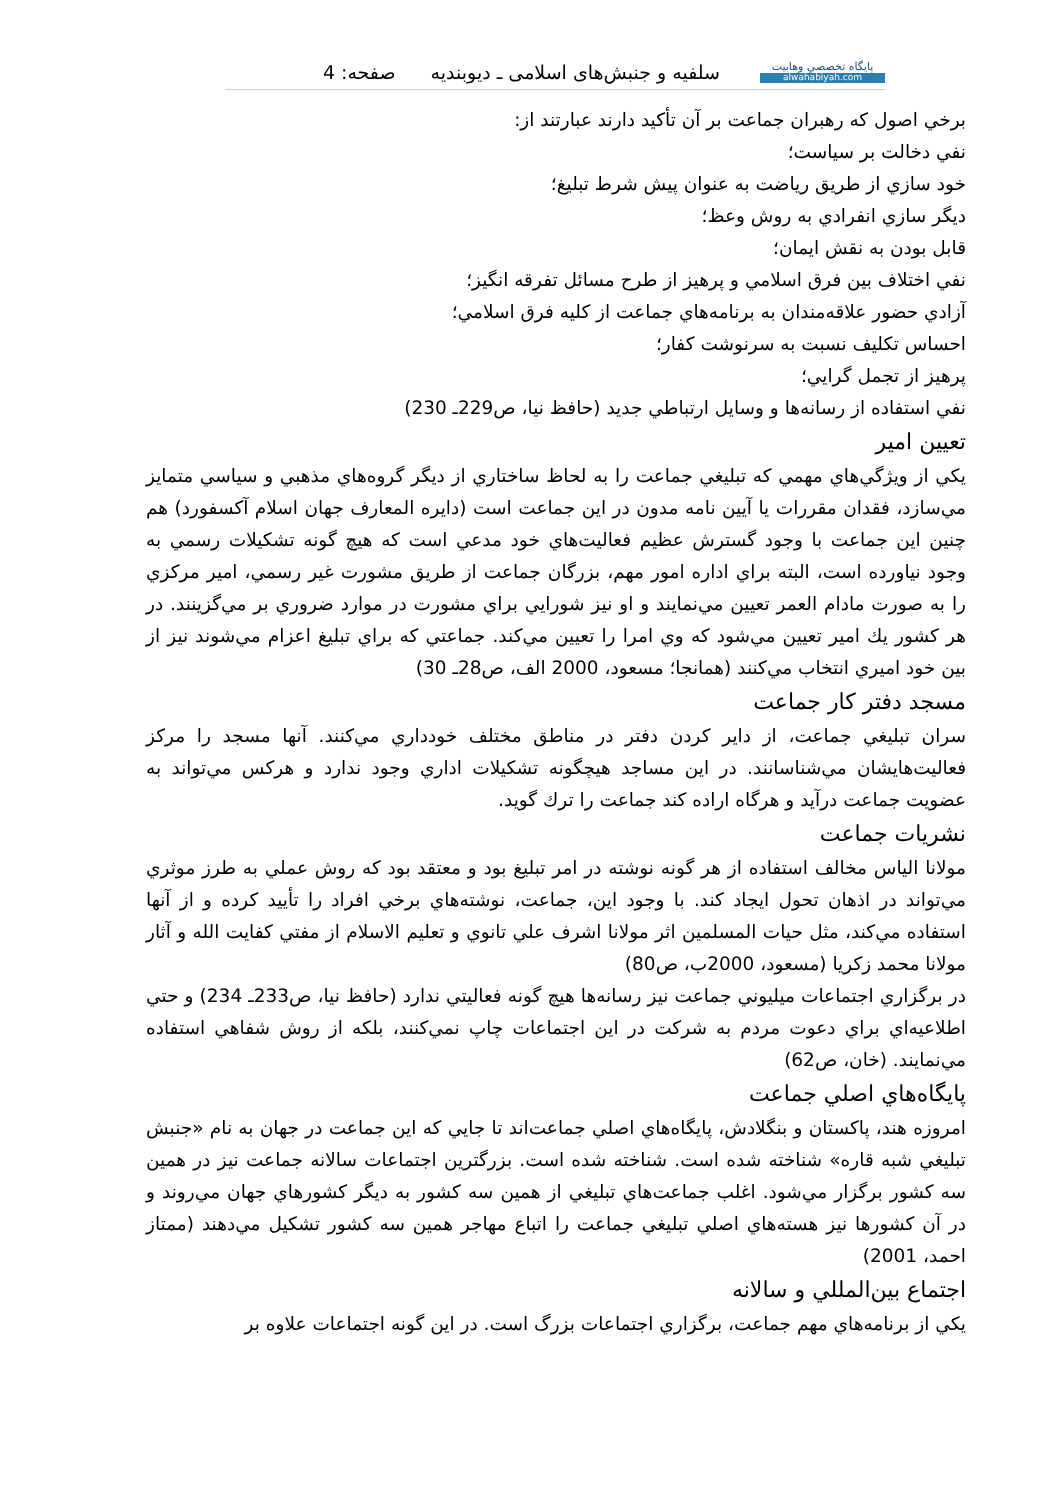پايگاه تخصصي وهابيت
alwahabiyah.com
سلفيه و جنبش‌هاى اسلامى ـ ديوبنديه
صفحه: 4
برخي اصول كه رهبران جماعت بر آن تأكيد دارند عبارتند از:
نفي دخالت بر سياست؛
خود سازي از طريق رياضت به عنوان پيش شرط تبليغ؛
ديگر سازي انفرادي به روش وعظ؛
قابل بودن به نقش ايمان؛
نفي اختلاف بين فرق اسلامي و پرهيز از طرح مسائل تفرقه انگيز؛
آزادي حضور علاقه‌مندان به برنامه‌هاي جماعت از كليه فرق اسلامي؛
احساس تكليف نسبت به سرنوشت كفار؛
پرهيز از تجمل گرايي؛
نفي استفاده از رسانه‌ها و وسايل ارتباطي جديد (حافظ نيا، ص229ـ 230)
تعيين امير
يكي از ويژگي‌هاي مهمي كه تبليغي جماعت را به لحاظ ساختاري از ديگر گروه‌هاي مذهبي و سياسي متمايز مي‌سازد، فقدان مقررات يا آيين نامه مدون در اين جماعت است (دايره المعارف جهان اسلام آكسفورد) هم چنين اين جماعت با وجود گسترش عظيم فعاليت‌هاي خود مدعي است كه هيچ گونه تشكيلات رسمي به وجود نياورده است، البته براي اداره امور مهم، بزرگان جماعت از طريق مشورت غير رسمي، امير مركزي را به صورت مادام العمر تعيين مي‌نمايند و او نيز شورايي براي مشورت در موارد ضروري بر مي‌گزينند. در هر كشور يك امير تعيين مي‌شود كه وي امرا را تعيين مي‌كند. جماعتي كه براي تبليغ اعزام مي‌شوند نيز از بين خود اميري انتخاب مي‌كنند (همانجا؛ مسعود، 2000 الف، ص28ـ 30)
مسجد دفتر كار جماعت
سران تبليغي جماعت، از داير كردن دفتر در مناطق مختلف خودداري مي‌كنند. آنها مسجد را مركز فعاليت‌هايشان مي‌شناسانند. در اين مساجد هيچگونه تشكيلات اداري وجود ندارد و هركس مي‌تواند به عضويت جماعت درآيد و هرگاه اراده كند جماعت را ترك گويد.
نشريات جماعت
مولانا الياس مخالف استفاده از هر گونه نوشته در امر تبليغ بود و معتقد بود كه روش عملي به طرز موثري مي‌تواند در اذهان تحول ايجاد كند. با وجود اين، جماعت، نوشته‌هاي برخي افراد را تأييد كرده و از آنها استفاده مي‌كند، مثل حيات المسلمين اثر مولانا اشرف علي تانوي و تعليم الاسلام از مفتي كفايت الله و آثار مولانا محمد زكريا (مسعود، 2000ب، ص80)
در برگزاري اجتماعات ميليوني جماعت نيز رسانه‌ها هيچ گونه فعاليتي ندارد (حافظ نيا، ص233ـ 234) و حتي اطلاعيه‌اي براي دعوت مردم به شركت در اين اجتماعات چاپ نمي‌كنند، بلكه از روش شفاهي استفاده مي‌نمايند. (خان، ص62)
پايگاه‌هاي اصلي جماعت
امروزه هند، پاكستان و بنگلادش، پايگاه‌هاي اصلي جماعت‌اند تا جايي كه اين جماعت در جهان به نام «جنبش تبليغي شبه قاره» شناخته شده است. شناخته شده است. بزرگترين اجتماعات سالانه جماعت نيز در همين سه كشور برگزار مي‌شود. اغلب جماعت‌هاي تبليغي از همين سه كشور به ديگر كشورهاي جهان مي‌روند و در آن كشورها نيز هسته‌هاي اصلي تبليغي جماعت را اتباع مهاجر همين سه كشور تشكيل مي‌دهند (ممتاز احمد، 2001)
اجتماع بين‌المللي و سالانه
يكي از برنامه‌هاي مهم جماعت، برگزاري اجتماعات بزرگ است. در اين گونه اجتماعات علاوه بر